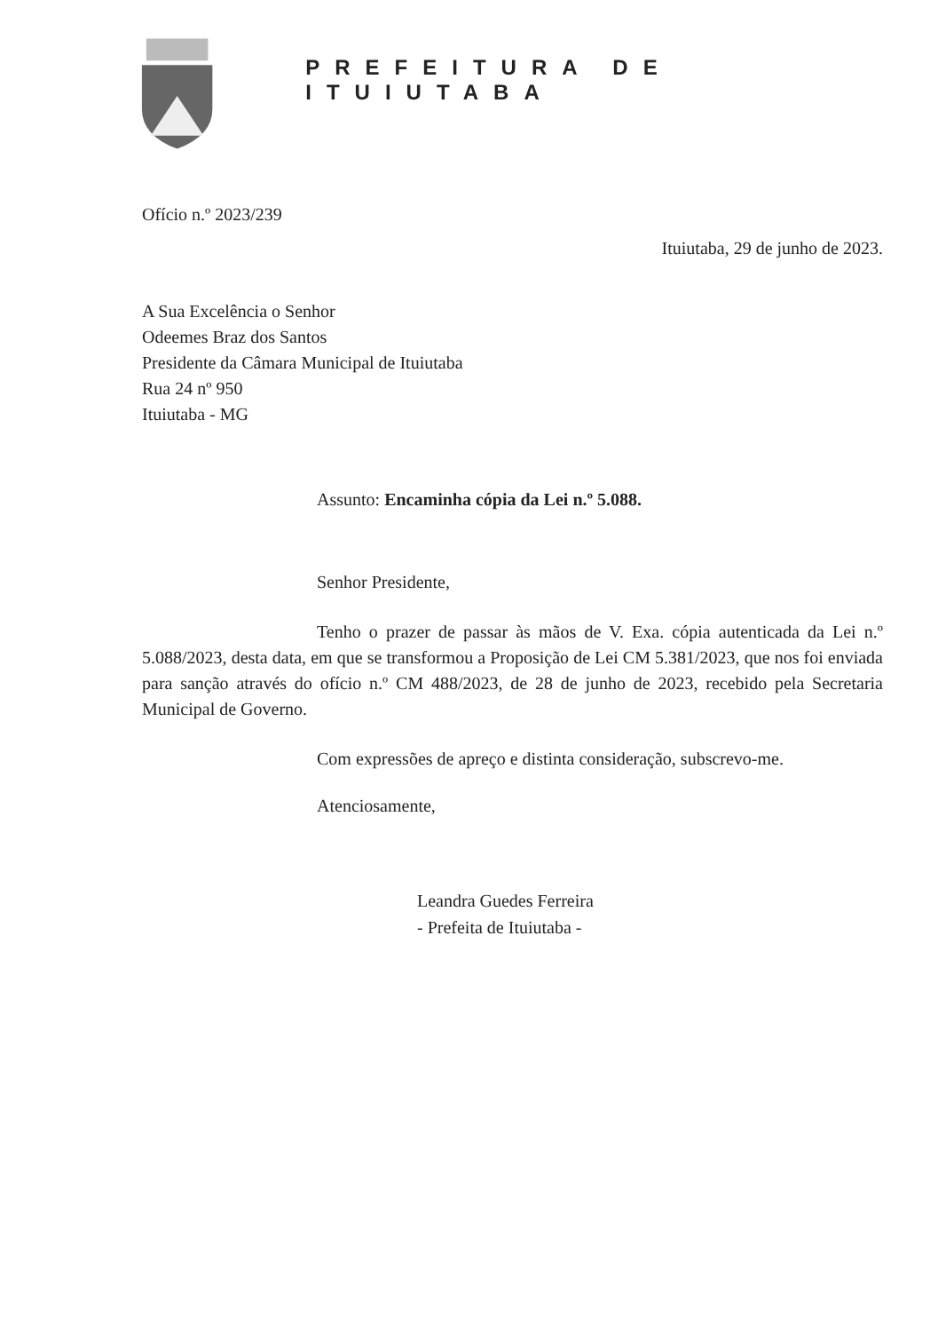PREFEITURA DE ITUIUTABA
Ofício n.º 2023/239
Ituiutaba, 29 de junho de 2023.
A Sua Excelência o Senhor
Odeemes Braz dos Santos
Presidente da Câmara Municipal de Ituiutaba
Rua 24 nº 950
Ituiutaba - MG
Assunto: Encaminha cópia da Lei n.º 5.088.
Senhor Presidente,
Tenho o prazer de passar às mãos de V. Exa. cópia autenticada da Lei n.º 5.088/2023, desta data, em que se transformou a Proposição de Lei CM 5.381/2023, que nos foi enviada para sanção através do ofício n.º CM 488/2023, de 28 de junho de 2023, recebido pela Secretaria Municipal de Governo.
Com expressões de apreço e distinta consideração, subscrevo-me.
Atenciosamente,
Leandra Guedes Ferreira
- Prefeita de Ituiutaba -